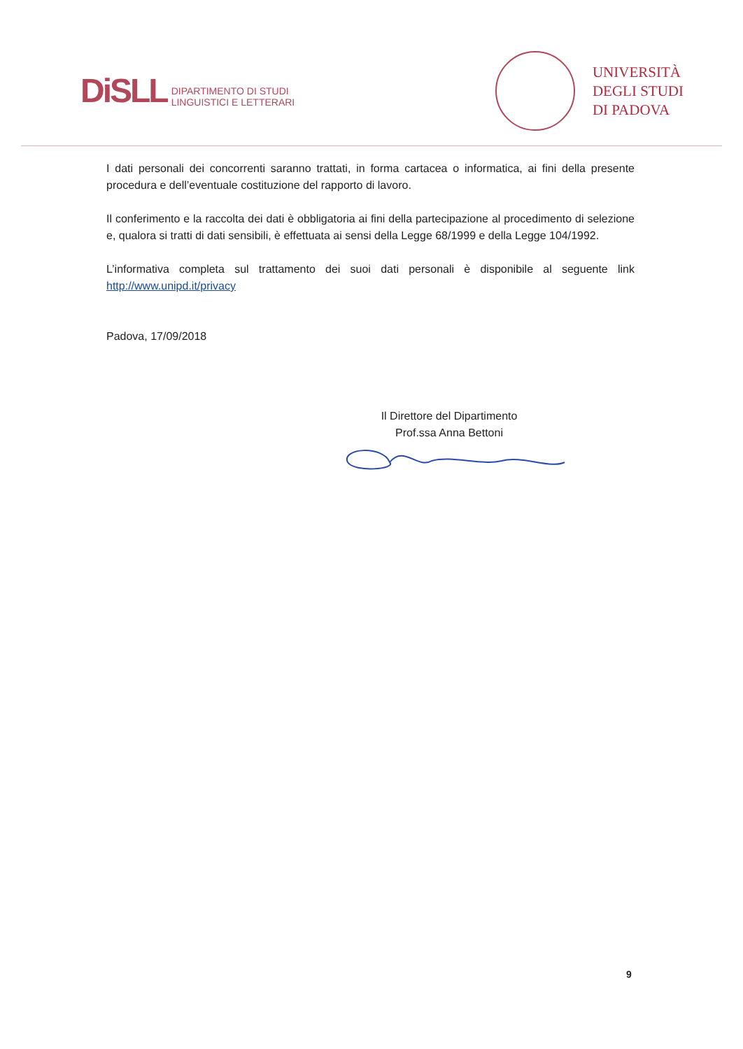DiSLL DIPARTIMENTO DI STUDI
LINGUISTICI E LETTERARI
UNIVERSITÀ
DEGLI STUDI
DI PADOVA
I dati personali dei concorrenti saranno trattati, in forma cartacea o informatica, ai fini della presente procedura e dell’eventuale costituzione del rapporto di lavoro.
Il conferimento e la raccolta dei dati è obbligatoria ai fini della partecipazione al procedimento di selezione e, qualora si tratti di dati sensibili, è effettuata ai sensi della Legge 68/1999 e della Legge 104/1992.
L’informativa completa sul trattamento dei suoi dati personali è disponibile al seguente link http://www.unipd.it/privacy
Padova, 17/09/2018
Il Direttore del Dipartimento
Prof.ssa Anna Bettoni
9